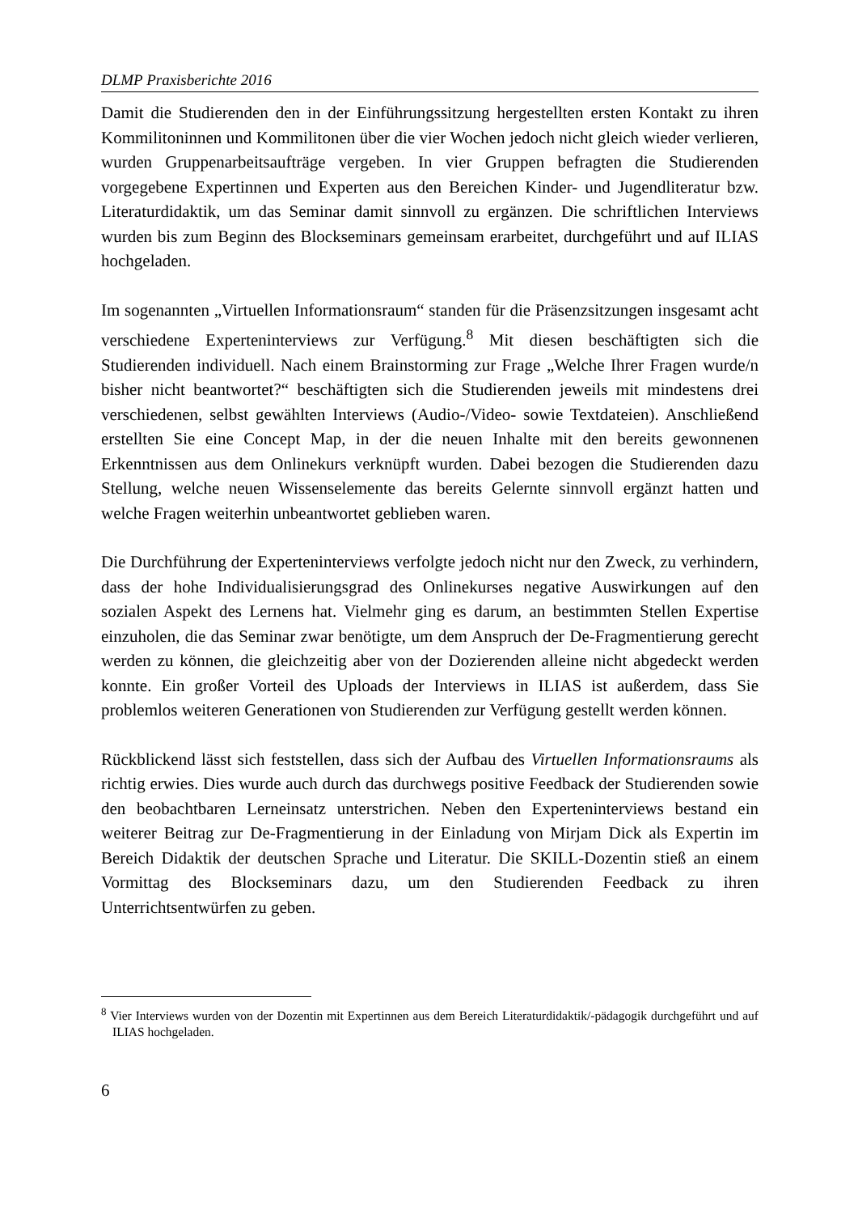DLMP Praxisberichte 2016
Damit die Studierenden den in der Einführungssitzung hergestellten ersten Kontakt zu ihren Kommilitoninnen und Kommilitonen über die vier Wochen jedoch nicht gleich wieder verlieren, wurden Gruppenarbeitsaufträge vergeben. In vier Gruppen befragten die Studierenden vorgegebene Expertinnen und Experten aus den Bereichen Kinder- und Jugendliteratur bzw. Literaturdidaktik, um das Seminar damit sinnvoll zu ergänzen. Die schriftlichen Interviews wurden bis zum Beginn des Blockseminars gemeinsam erarbeitet, durchgeführt und auf ILIAS hochgeladen.
Im sogenannten „Virtuellen Informationsraum“ standen für die Präsenzsitzungen insgesamt acht verschiedene Experteninterviews zur Verfügung.<sup>8</sup> Mit diesen beschäftigten sich die Studierenden individuell. Nach einem Brainstorming zur Frage „Welche Ihrer Fragen wurde/n bisher nicht beantwortet?“ beschäftigten sich die Studierenden jeweils mit mindestens drei verschiedenen, selbst gewählten Interviews (Audio-/Video- sowie Textdateien). Anschließend erstellten Sie eine Concept Map, in der die neuen Inhalte mit den bereits gewonnenen Erkenntnissen aus dem Onlinekurs verknüpft wurden. Dabei bezogen die Studierenden dazu Stellung, welche neuen Wissenselemente das bereits Gelernte sinnvoll ergänzt hatten und welche Fragen weiterhin unbeantwortet geblieben waren.
Die Durchführung der Experteninterviews verfolgte jedoch nicht nur den Zweck, zu verhindern, dass der hohe Individualisierungsgrad des Onlinekurses negative Auswirkungen auf den sozialen Aspekt des Lernens hat. Vielmehr ging es darum, an bestimmten Stellen Expertise einzuholen, die das Seminar zwar benötigte, um dem Anspruch der De-Fragmentierung gerecht werden zu können, die gleichzeitig aber von der Dozierenden alleine nicht abgedeckt werden konnte. Ein großer Vorteil des Uploads der Interviews in ILIAS ist außerdem, dass Sie problemlos weiteren Generationen von Studierenden zur Verfügung gestellt werden können.
Rückblickend lässt sich feststellen, dass sich der Aufbau des Virtuellen Informationsraums als richtig erwies. Dies wurde auch durch das durchwegs positive Feedback der Studierenden sowie den beobachtbaren Lerneinsatz unterstrichen. Neben den Experteninterviews bestand ein weiterer Beitrag zur De-Fragmentierung in der Einladung von Mirjam Dick als Expertin im Bereich Didaktik der deutschen Sprache und Literatur. Die SKILL-Dozentin stieß an einem Vormittag des Blockseminars dazu, um den Studierenden Feedback zu ihren Unterrichtsentwürfen zu geben.
<sup>8</sup> Vier Interviews wurden von der Dozentin mit Expertinnen aus dem Bereich Literaturdidaktik/-pädagogik durchgeführt und auf ILIAS hochgeladen.
6